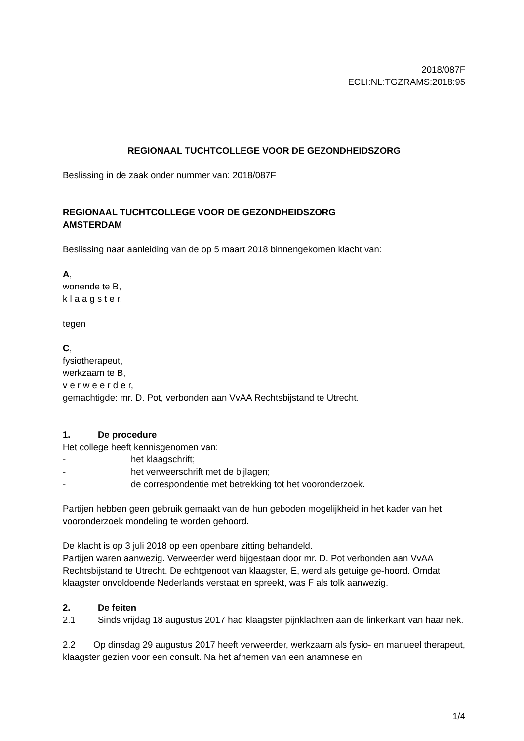2018/087F
ECLI:NL:TGZRAMS:2018:95
REGIONAAL TUCHTCOLLEGE VOOR DE GEZONDHEIDSZORG
Beslissing in de zaak onder nummer van: 2018/087F
REGIONAAL TUCHTCOLLEGE VOOR DE GEZONDHEIDSZORG
AMSTERDAM
Beslissing naar aanleiding van de op 5 maart 2018 binnengekomen klacht van:
A,
wonende te B,
k l a a g s t e r,
tegen
C,
fysiotherapeut,
werkzaam te B,
v e r w e e r d e r,
gemachtigde: mr. D. Pot, verbonden aan VvAA Rechtsbijstand te Utrecht.
1. De procedure
Het college heeft kennisgenomen van:
- het klaagschrift;
- het verweerschrift met de bijlagen;
- de correspondentie met betrekking tot het vooronderzoek.
Partijen hebben geen gebruik gemaakt van de hun geboden mogelijkheid in het kader van het vooronderzoek mondeling te worden gehoord.
De klacht is op 3 juli 2018 op een openbare zitting behandeld.
Partijen waren aanwezig. Verweerder werd bijgestaan door mr. D. Pot verbonden aan VvAA Rechtsbijstand te Utrecht. De echtgenoot van klaagster, E, werd als getuige ge-hoord. Omdat klaagster onvoldoende Nederlands verstaat en spreekt, was F als tolk aanwezig.
2. De feiten
2.1 Sinds vrijdag 18 augustus 2017 had klaagster pijnklachten aan de linkerkant van haar nek.
2.2 Op dinsdag 29 augustus 2017 heeft verweerder, werkzaam als fysio- en manueel therapeut, klaagster gezien voor een consult. Na het afnemen van een anamnese en
1/4